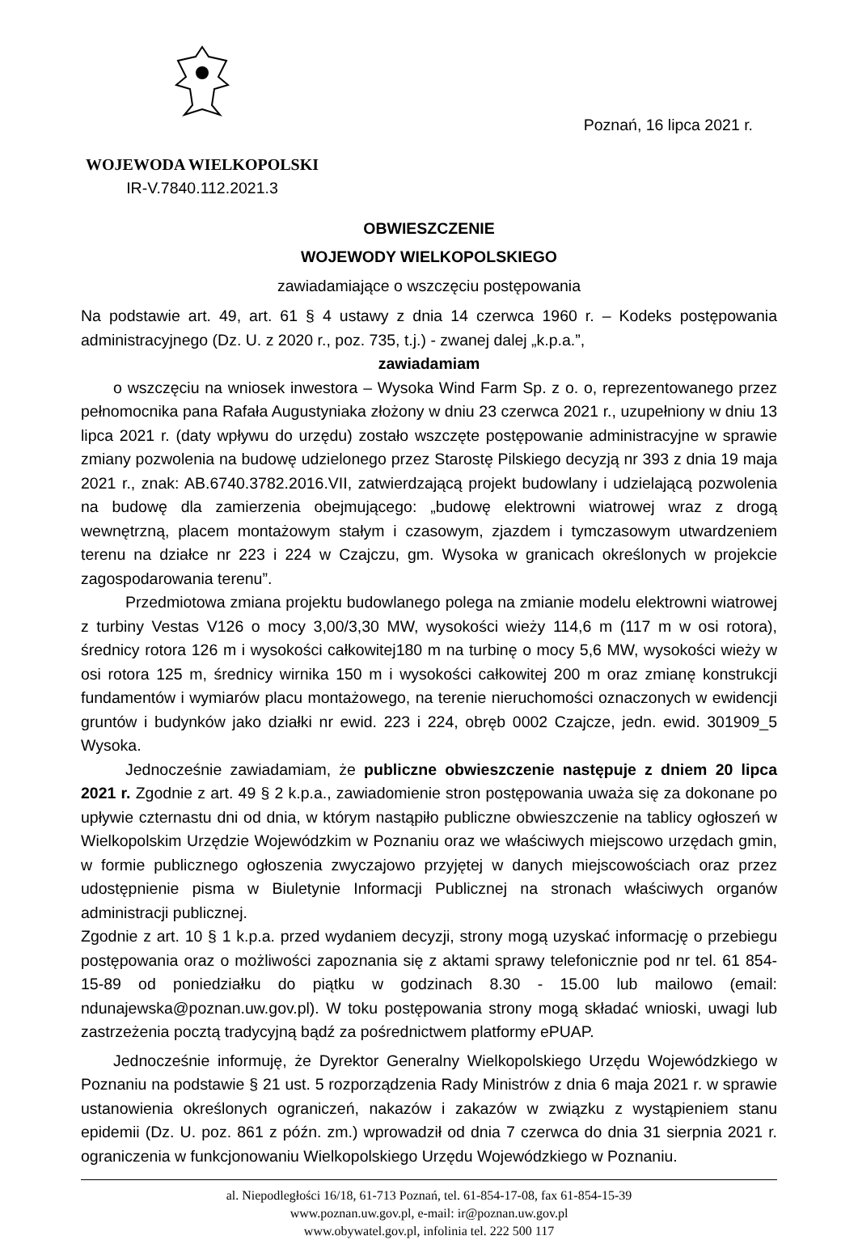WOJEWODA WIELKOPOLSKI
IR-V.7840.112.2021.3
Poznań, 16 lipca 2021 r.
OBWIESZCZENIE
WOJEWODY WIELKOPOLSKIEGO
zawiadamiające o wszczęciu postępowania
Na podstawie art. 49, art. 61 § 4 ustawy z dnia 14 czerwca 1960 r. – Kodeks postępowania administracyjnego (Dz. U. z 2020 r., poz. 735, t.j.) - zwanej dalej „k.p.a.”,
zawiadamiam
o wszczęciu na wniosek inwestora – Wysoka Wind Farm Sp. z o. o, reprezentowanego przez pełnomocnika pana Rafała Augustyniaka złożony w dniu 23 czerwca 2021 r., uzupełniony w dniu 13 lipca 2021 r. (daty wpływu do urzędu) zostało wszczęte postępowanie administracyjne w sprawie zmiany pozwolenia na budowę udzielonego przez Starostę Pilskiego decyzją nr 393 z dnia 19 maja 2021 r., znak: AB.6740.3782.2016.VII, zatwierdzającą projekt budowlany i udzielającą pozwolenia na budowę dla zamierzenia obejmującego: „budowę elektrowni wiatrowej wraz z drogą wewnętrzną, placem montażowym stałym i czasowym, zjazdem i tymczasowym utwardzeniem terenu na działce nr 223 i 224 w Czajczu, gm. Wysoka w granicach określonych w projekcie zagospodarowania terenu”.
Przedmiotowa zmiana projektu budowlanego polega na zmianie modelu elektrowni wiatrowej z turbiny Vestas V126 o mocy 3,00/3,30 MW, wysokości wieży 114,6 m (117 m w osi rotora), średnicy rotora 126 m i wysokości całkowitej180 m na turbinę o mocy 5,6 MW, wysokości wieży w osi rotora 125 m, średnicy wirnika 150 m i wysokości całkowitej 200 m oraz zmianę konstrukcji fundamentów i wymiarów placu montażowego, na terenie nieruchomości oznaczonych w ewidencji gruntów i budynków jako działki nr ewid. 223 i 224, obręb 0002 Czajcze, jedn. ewid. 301909_5 Wysoka.
Jednocześnie zawiadamiam, że publiczne obwieszczenie następuje z dniem 20 lipca 2021 r. Zgodnie z art. 49 § 2 k.p.a., zawiadomienie stron postępowania uważa się za dokonane po upływie czternastu dni od dnia, w którym nastąpiło publiczne obwieszczenie na tablicy ogłoszeń w Wielkopolskim Urzędzie Wojewódzkim w Poznaniu oraz we właściwych miejscowo urzędach gmin, w formie publicznego ogłoszenia zwyczajowo przyjętej w danych miejscowościach oraz przez udostępnienie pisma w Biuletynie Informacji Publicznej na stronach właściwych organów administracji publicznej.
Zgodnie z art. 10 § 1 k.p.a. przed wydaniem decyzji, strony mogą uzyskać informację o przebiegu postępowania oraz o możliwości zapoznania się z aktami sprawy telefonicznie pod nr tel. 61 854-15-89 od poniedziałku do piątku w godzinach 8.30 - 15.00 lub mailowo (email: ndunajewska@poznan.uw.gov.pl). W toku postępowania strony mogą składać wnioski, uwagi lub zastrzeżenia pocztą tradycyjną bądź za pośrednictwem platformy ePUAP.
Jednocześnie informuję, że Dyrektor Generalny Wielkopolskiego Urzędu Wojewódzkiego w Poznaniu na podstawie § 21 ust. 5 rozporządzenia Rady Ministrów z dnia 6 maja 2021 r. w sprawie ustanowienia określonych ograniczeń, nakazów i zakazów w związku z wystąpieniem stanu epidemii (Dz. U. poz. 861 z późn. zm.) wprowadził od dnia 7 czerwca do dnia 31 sierpnia 2021 r. ograniczenia w funkcjonowaniu Wielkopolskiego Urzędu Wojewódzkiego w Poznaniu.
al. Niepodległości 16/18, 61-713 Poznań, tel. 61-854-17-08, fax 61-854-15-39
www.poznan.uw.gov.pl, e-mail: ir@poznan.uw.gov.pl
www.obywatel.gov.pl, infolinia tel. 222 500 117